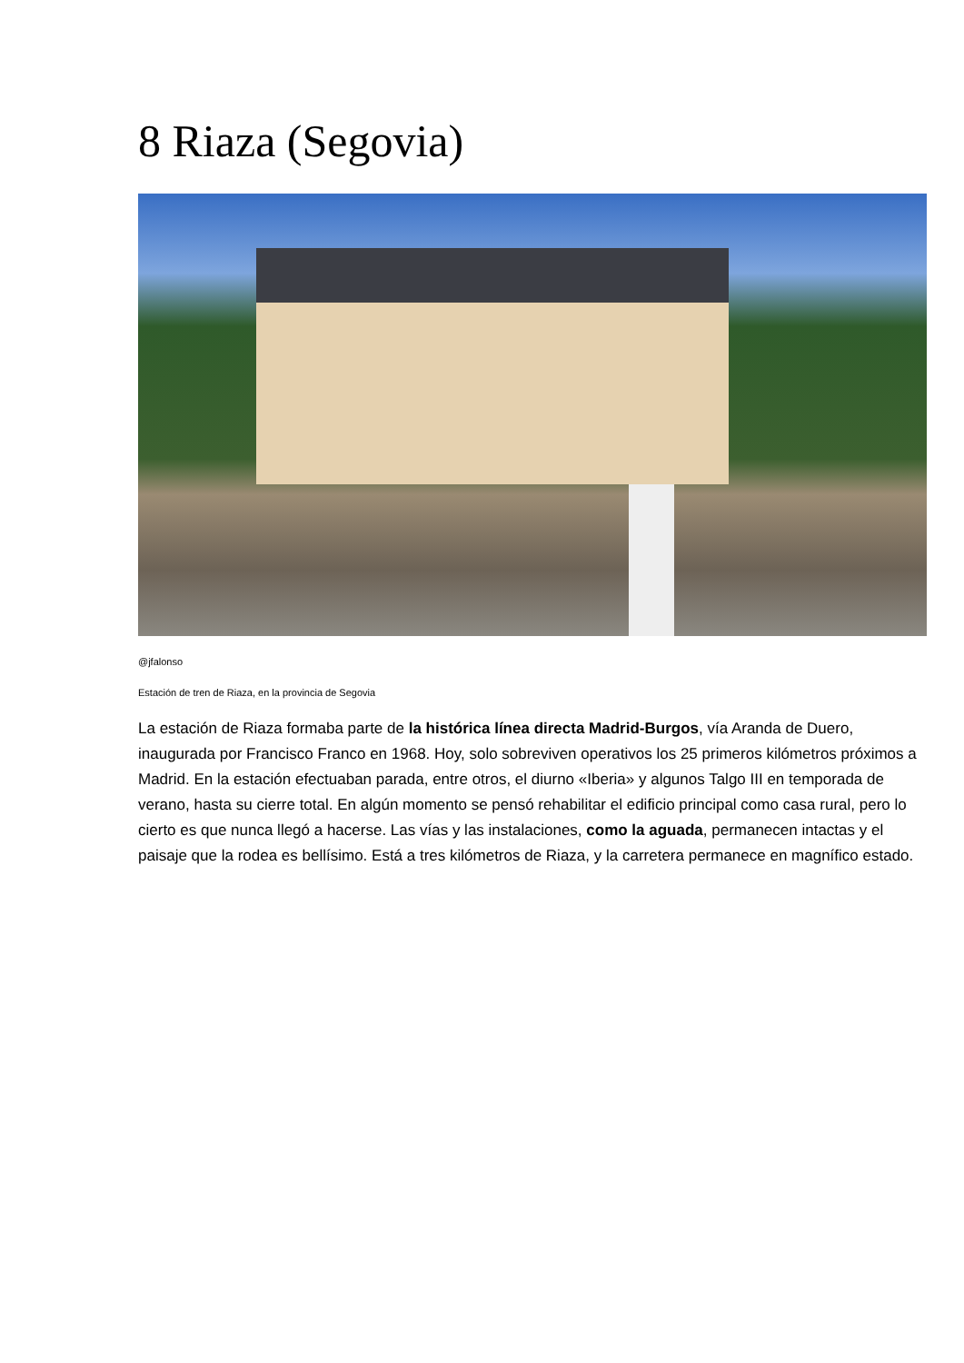8 Riaza (Segovia)
@jfalonso
Estación de tren de Riaza, en la provincia de Segovia
La estación de Riaza formaba parte de la histórica línea directa Madrid-Burgos, vía Aranda de Duero, inaugurada por Francisco Franco en 1968. Hoy, solo sobreviven operativos los 25 primeros kilómetros próximos a Madrid. En la estación efectuaban parada, entre otros, el diurno «Iberia» y algunos Talgo III en temporada de verano, hasta su cierre total. En algún momento se pensó rehabilitar el edificio principal como casa rural, pero lo cierto es que nunca llegó a hacerse. Las vías y las instalaciones, como la aguada, permanecen intactas y el paisaje que la rodea es bellísimo. Está a tres kilómetros de Riaza, y la carretera permanece en magnífico estado.